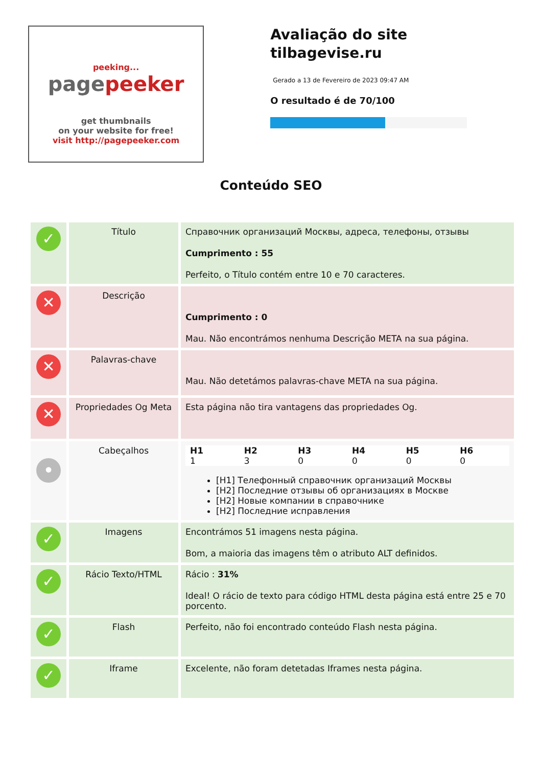peeking...
pagepeeker
get thumbnails
on your website for free!
visit http://pagepeeker.com
Avaliação do site tilbagevise.ru
Gerado a 13 de Fevereiro de 2023 09:47 AM
O resultado é de 70/100
Conteúdo SEO
| ✓ | Título | Справочник организаций Москвы, адреса, телефоны, отзывы Cumprimento : 55 Perfeito, o Título contém entre 10 e 70 caracteres. |
| ✕ | Descrição | Cumprimento : 0 Mau. Não encontrámos nenhuma Descrição META na sua página. |
| ✕ | Palavras-chave | Mau. Não detetámos palavras-chave META na sua página. |
| ✕ | Propriedades Og Meta | Esta página não tira vantagens das propriedades Og. |
| • | Cabeçalhos | / H1 / H2 / H3 / H4 / H5 / H6 / / --- / --- / --- / --- / --- / --- / / 1 / 3 / 0 / 0 / 0 / 0 / [H1] Телефонный справочник организаций Москвы [H2] Последние отзывы об организациях в Москве [H2] Новые компании в справочнике [H2] Последние исправления |
| ✓ | Imagens | Encontrámos 51 imagens nesta página. Bom, a maioria das imagens têm o atributo ALT definidos. |
| ✓ | Rácio Texto/HTML | Rácio : 31% Ideal! O rácio de texto para código HTML desta página está entre 25 e 70 porcento. |
| ✓ | Flash | Perfeito, não foi encontrado conteúdo Flash nesta página. |
| ✓ | Iframe | Excelente, não foram detetadas Iframes nesta página. |